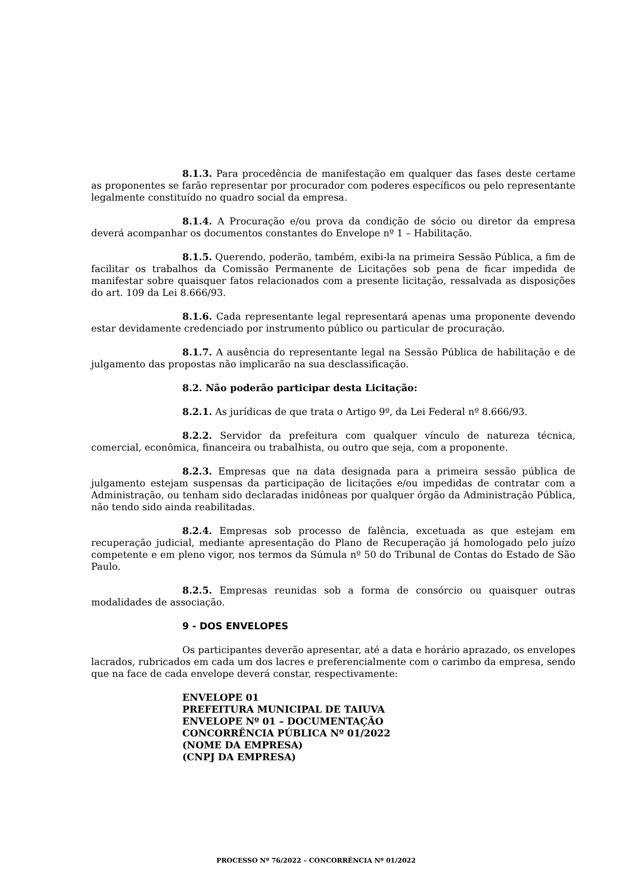8.1.3. Para procedência de manifestação em qualquer das fases deste certame as proponentes se farão representar por procurador com poderes específicos ou pelo representante legalmente constituído no quadro social da empresa.
8.1.4. A Procuração e/ou prova da condição de sócio ou diretor da empresa deverá acompanhar os documentos constantes do Envelope nº 1 – Habilitação.
8.1.5. Querendo, poderão, também, exibi-la na primeira Sessão Pública, a fim de facilitar os trabalhos da Comissão Permanente de Licitações sob pena de ficar impedida de manifestar sobre quaisquer fatos relacionados com a presente licitação, ressalvada as disposições do art. 109 da Lei 8.666/93.
8.1.6. Cada representante legal representará apenas uma proponente devendo estar devidamente credenciado por instrumento público ou particular de procuração.
8.1.7. A ausência do representante legal na Sessão Pública de habilitação e de julgamento das propostas não implicarão na sua desclassificação.
8.2. Não poderão participar desta Licitação:
8.2.1. As jurídicas de que trata o Artigo 9º, da Lei Federal nº 8.666/93.
8.2.2. Servidor da prefeitura com qualquer vínculo de natureza técnica, comercial, econômica, financeira ou trabalhista, ou outro que seja, com a proponente.
8.2.3. Empresas que na data designada para a primeira sessão pública de julgamento estejam suspensas da participação de licitações e/ou impedidas de contratar com a Administração, ou tenham sido declaradas inidôneas por qualquer órgão da Administração Pública, não tendo sido ainda reabilitadas.
8.2.4. Empresas sob processo de falência, excetuada as que estejam em recuperação judicial, mediante apresentação do Plano de Recuperação já homologado pelo juízo competente e em pleno vigor, nos termos da Súmula nº 50 do Tribunal de Contas do Estado de São Paulo.
8.2.5. Empresas reunidas sob a forma de consórcio ou quaisquer outras modalidades de associação.
9 - DOS ENVELOPES
Os participantes deverão apresentar, até a data e horário aprazado, os envelopes lacrados, rubricados em cada um dos lacres e preferencialmente com o carimbo da empresa, sendo que na face de cada envelope deverá constar, respectivamente:
ENVELOPE 01
PREFEITURA MUNICIPAL DE TAIUVA
ENVELOPE Nº 01 – DOCUMENTAÇÃO
CONCORRÊNCIA PÚBLICA Nº 01/2022
(NOME DA EMPRESA)
(CNPJ DA EMPRESA)
PROCESSO Nº 76/2022 – CONCORRÊNCIA Nº 01/2022